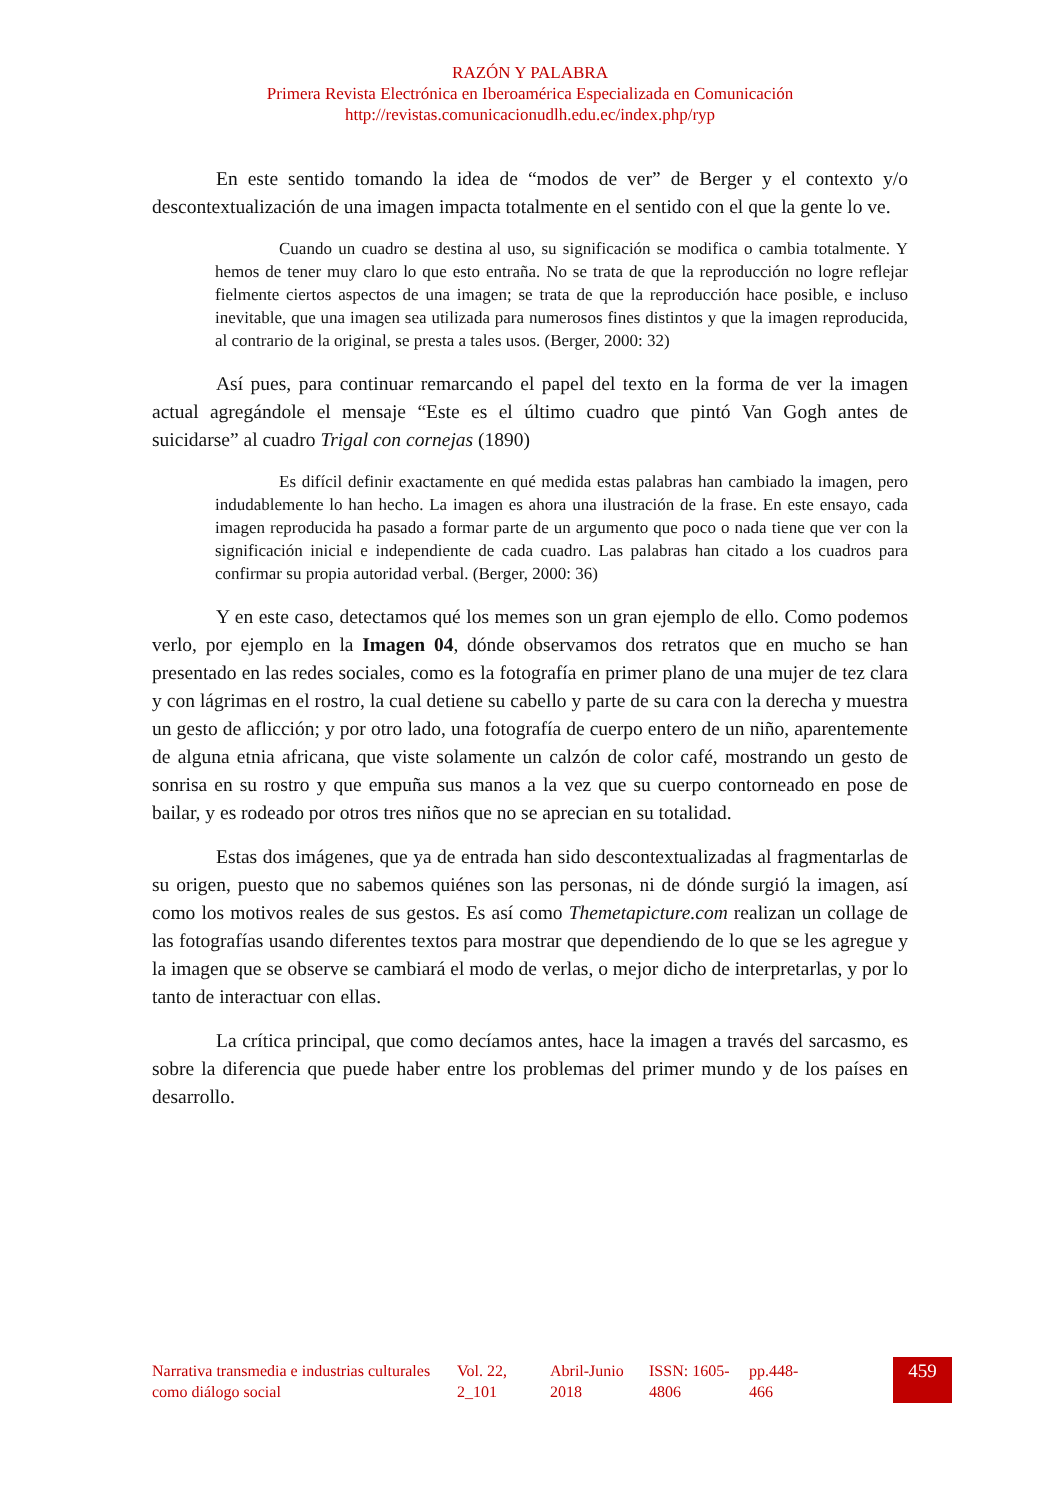RAZÓN Y PALABRA
Primera Revista Electrónica en Iberoamérica Especializada en Comunicación
http://revistas.comunicacionudlh.edu.ec/index.php/ryp
En este sentido tomando la idea de “modos de ver” de Berger y el contexto y/o descontextualización de una imagen impacta totalmente en el sentido con el que la gente lo ve.
Cuando un cuadro se destina al uso, su significación se modifica o cambia totalmente. Y hemos de tener muy claro lo que esto entraña. No se trata de que la reproducción no logre reflejar fielmente ciertos aspectos de una imagen; se trata de que la reproducción hace posible, e incluso inevitable, que una imagen sea utilizada para numerosos fines distintos y que la imagen reproducida, al contrario de la original, se presta a tales usos. (Berger, 2000: 32)
Así pues, para continuar remarcando el papel del texto en la forma de ver la imagen actual agregándole el mensaje “Este es el último cuadro que pintó Van Gogh antes de suicidarse” al cuadro Trigal con cornejas (1890)
Es difícil definir exactamente en qué medida estas palabras han cambiado la imagen, pero indudablemente lo han hecho. La imagen es ahora una ilustración de la frase. En este ensayo, cada imagen reproducida ha pasado a formar parte de un argumento que poco o nada tiene que ver con la significación inicial e independiente de cada cuadro. Las palabras han citado a los cuadros para confirmar su propia autoridad verbal. (Berger, 2000: 36)
Y en este caso, detectamos qué los memes son un gran ejemplo de ello. Como podemos verlo, por ejemplo en la Imagen 04, dónde observamos dos retratos que en mucho se han presentado en las redes sociales, como es la fotografía en primer plano de una mujer de tez clara y con lágrimas en el rostro, la cual detiene su cabello y parte de su cara con la derecha y muestra un gesto de aflicción; y por otro lado, una fotografía de cuerpo entero de un niño, aparentemente de alguna etnia africana, que viste solamente un calzón de color café, mostrando un gesto de sonrisa en su rostro y que empuña sus manos a la vez que su cuerpo contorneado en pose de bailar, y es rodeado por otros tres niños que no se aprecian en su totalidad.
Estas dos imágenes, que ya de entrada han sido descontextualizadas al fragmentarlas de su origen, puesto que no sabemos quiénes son las personas, ni de dónde surgió la imagen, así como los motivos reales de sus gestos. Es así como Themetapicture.com realizan un collage de las fotografías usando diferentes textos para mostrar que dependiendo de lo que se les agregue y la imagen que se observe se cambiará el modo de verlas, o mejor dicho de interpretarlas, y por lo tanto de interactuar con ellas.
La crítica principal, que como decíamos antes, hace la imagen a través del sarcasmo, es sobre la diferencia que puede haber entre los problemas del primer mundo y de los países en desarrollo.
Narrativa transmedia e industrias culturales como diálogo social
Vol. 22, 2_101
Abril-Junio 2018
ISSN: 1605-4806
pp.448-466
459